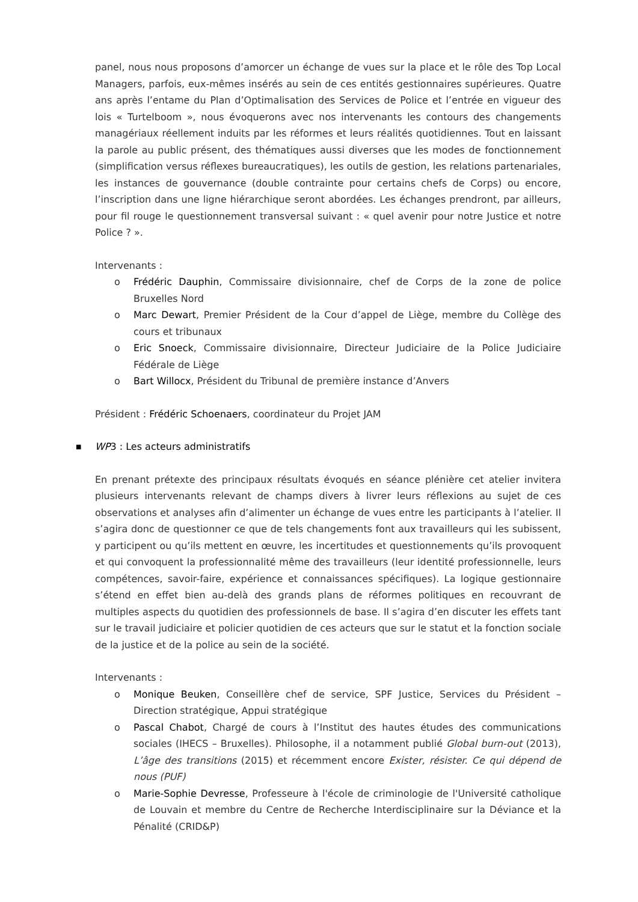panel, nous nous proposons d’amorcer un échange de vues sur la place et le rôle des Top Local Managers, parfois, eux-mêmes insérés au sein de ces entités gestionnaires supérieures. Quatre ans après l’entame du Plan d’Optimalisation des Services de Police et l’entrée en vigueur des lois « Turtelboom », nous évoquerons avec nos intervenants les contours des changements managériaux réellement induits par les réformes et leurs réalités quotidiennes. Tout en laissant la parole au public présent, des thématiques aussi diverses que les modes de fonctionnement (simplification versus réflexes bureaucratiques), les outils de gestion, les relations partenariales, les instances de gouvernance (double contrainte pour certains chefs de Corps) ou encore, l’inscription dans une ligne hiérarchique seront abordées. Les échanges prendront, par ailleurs, pour fil rouge le questionnement transversal suivant : « quel avenir pour notre Justice et notre Police ? ».
Intervenants :
o Frédéric Dauphin, Commissaire divisionnaire, chef de Corps de la zone de police Bruxelles Nord
o Marc Dewart, Premier Président de la Cour d’appel de Liège, membre du Collège des cours et tribunaux
o Eric Snoeck, Commissaire divisionnaire, Directeur Judiciaire de la Police Judiciaire Fédérale de Liège
o Bart Willocx, Président du Tribunal de première instance d’Anvers
Président : Frédéric Schoenaers, coordinateur du Projet JAM
■ WP3 : Les acteurs administratifs
En prenant prétexte des principaux résultats évoqués en séance plénière cet atelier invitera plusieurs intervenants relevant de champs divers à livrer leurs réflexions au sujet de ces observations et analyses afin d’alimenter un échange de vues entre les participants à l’atelier. Il s’agira donc de questionner ce que de tels changements font aux travailleurs qui les subissent, y participent ou qu’ils mettent en œuvre, les incertitudes et questionnements qu’ils provoquent et qui convoquent la professionnalité même des travailleurs (leur identité professionnelle, leurs compétences, savoir-faire, expérience et connaissances spécifiques). La logique gestionnaire s’étend en effet bien au-delà des grands plans de réformes politiques en recouvrant de multiples aspects du quotidien des professionnels de base. Il s’agira d’en discuter les effets tant sur le travail judiciaire et policier quotidien de ces acteurs que sur le statut et la fonction sociale de la justice et de la police au sein de la société.
Intervenants :
o Monique Beuken, Conseillère chef de service, SPF Justice, Services du Président – Direction stratégique, Appui stratégique
o Pascal Chabot, Chargé de cours à l’Institut des hautes études des communications sociales (IHECS – Bruxelles). Philosophe, il a notamment publié Global burn-out (2013), L’âge des transitions (2015) et récemment encore Exister, résister. Ce qui dépend de nous (PUF)
o Marie-Sophie Devresse, Professeure à l'école de criminologie de l'Université catholique de Louvain et membre du Centre de Recherche Interdisciplinaire sur la Déviance et la Pénalité (CRID&P)